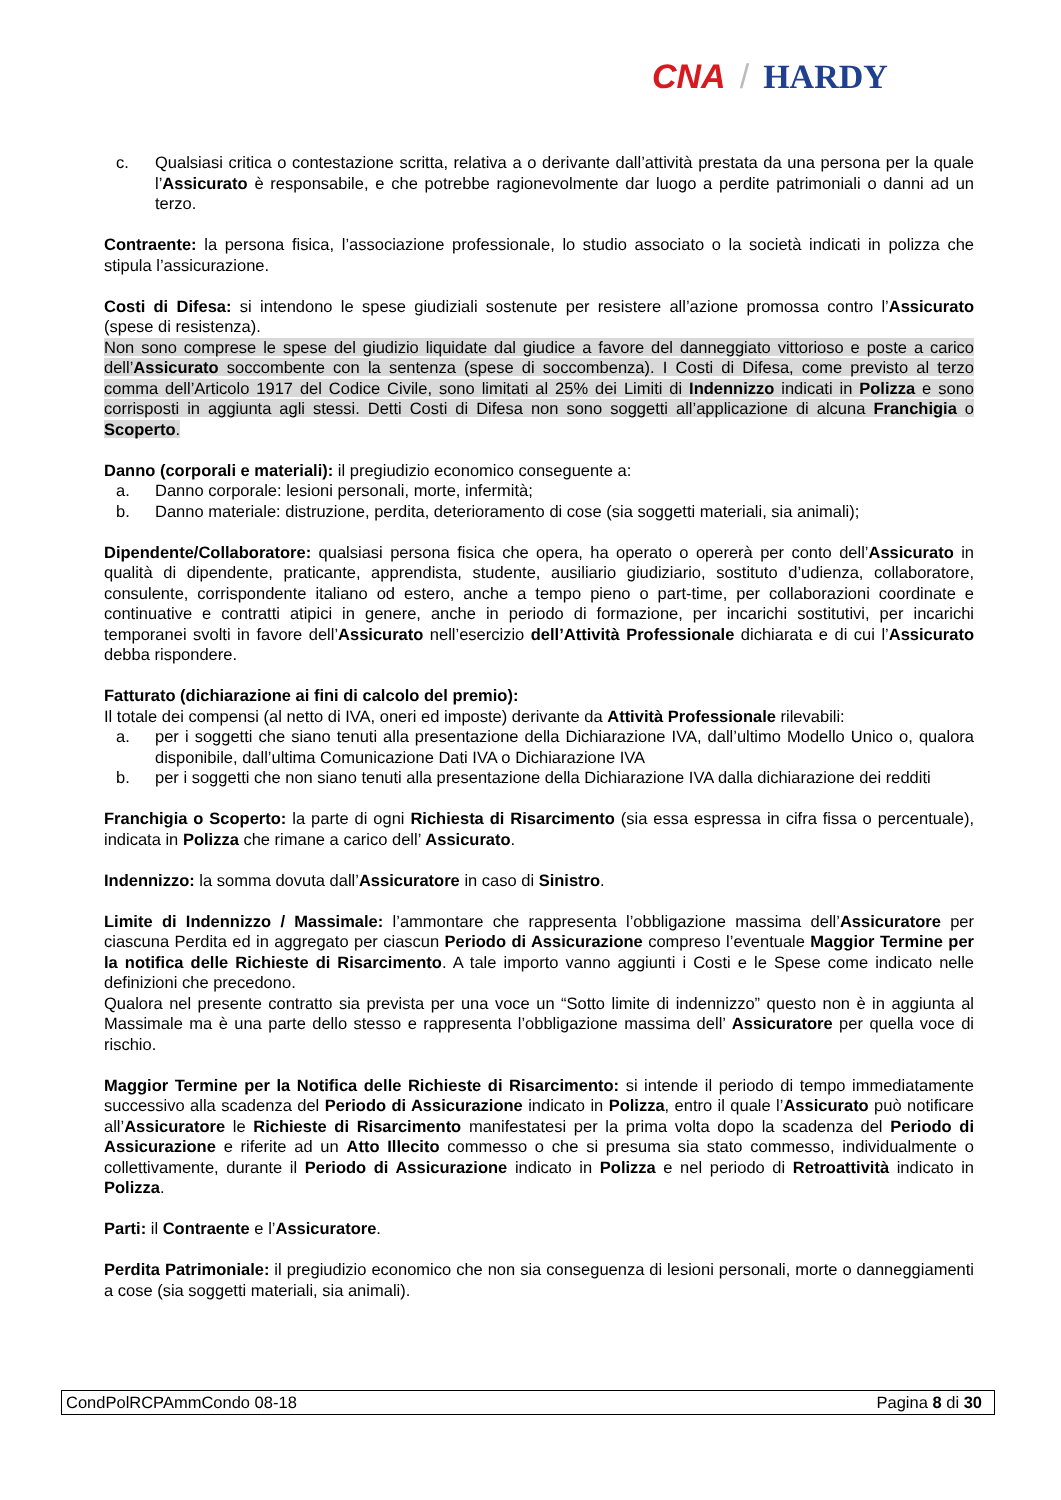CNA / HARDY
c. Qualsiasi critica o contestazione scritta, relativa a o derivante dall’attività prestata da una persona per la quale l’Assicurato è responsabile, e che potrebbe ragionevolmente dar luogo a perdite patrimoniali o danni ad un terzo.
Contraente: la persona fisica, l’associazione professionale, lo studio associato o la società indicati in polizza che stipula l’assicurazione.
Costi di Difesa: si intendono le spese giudiziali sostenute per resistere all’azione promossa contro l’Assicurato (spese di resistenza).
Non sono comprese le spese del giudizio liquidate dal giudice a favore del danneggiato vittorioso e poste a carico dell’Assicurato soccombente con la sentenza (spese di soccombenza). I Costi di Difesa, come previsto al terzo comma dell’Articolo 1917 del Codice Civile, sono limitati al 25% dei Limiti di Indennizzo indicati in Polizza e sono corrisposti in aggiunta agli stessi. Detti Costi di Difesa non sono soggetti all’applicazione di alcuna Franchigia o Scoperto.
Danno (corporali e materiali): il pregiudizio economico conseguente a:
a. Danno corporale: lesioni personali, morte, infermità;
b. Danno materiale: distruzione, perdita, deterioramento di cose (sia soggetti materiali, sia animali);
Dipendente/Collaboratore: qualsiasi persona fisica che opera, ha operato o opererà per conto dell’Assicurato in qualità di dipendente, praticante, apprendista, studente, ausiliario giudiziario, sostituto d’udienza, collaboratore, consulente, corrispondente italiano od estero, anche a tempo pieno o part-time, per collaborazioni coordinate e continuative e contratti atipici in genere, anche in periodo di formazione, per incarichi sostitutivi, per incarichi temporanei svolti in favore dell’Assicurato nell’esercizio dell’Attività Professionale dichiarata e di cui l’Assicurato debba rispondere.
Fatturato (dichiarazione ai fini di calcolo del premio):
Il totale dei compensi (al netto di IVA, oneri ed imposte) derivante da Attività Professionale rilevabili:
a. per i soggetti che siano tenuti alla presentazione della Dichiarazione IVA, dall’ultimo Modello Unico o, qualora disponibile, dall’ultima Comunicazione Dati IVA o Dichiarazione IVA
b. per i soggetti che non siano tenuti alla presentazione della Dichiarazione IVA dalla dichiarazione dei redditi
Franchigia o Scoperto: la parte di ogni Richiesta di Risarcimento (sia essa espressa in cifra fissa o percentuale), indicata in Polizza che rimane a carico dell’ Assicurato.
Indennizzo: la somma dovuta dall’Assicuratore in caso di Sinistro.
Limite di Indennizzo / Massimale: l’ammontare che rappresenta l’obbligazione massima dell’Assicuratore per ciascuna Perdita ed in aggregato per ciascun Periodo di Assicurazione compreso l’eventuale Maggior Termine per la notifica delle Richieste di Risarcimento. A tale importo vanno aggiunti i Costi e le Spese come indicato nelle definizioni che precedono.
Qualora nel presente contratto sia prevista per una voce un “Sotto limite di indennizzo” questo non è in aggiunta al Massimale ma è una parte dello stesso e rappresenta l’obbligazione massima dell’ Assicuratore per quella voce di rischio.
Maggior Termine per la Notifica delle Richieste di Risarcimento: si intende il periodo di tempo immediatamente successivo alla scadenza del Periodo di Assicurazione indicato in Polizza, entro il quale l’Assicurato può notificare all’Assicuratore le Richieste di Risarcimento manifestatesi per la prima volta dopo la scadenza del Periodo di Assicurazione e riferite ad un Atto Illecito commesso o che si presuma sia stato commesso, individualmente o collettivamente, durante il Periodo di Assicurazione indicato in Polizza e nel periodo di Retroattività indicato in Polizza.
Parti: il Contraente e l’Assicuratore.
Perdita Patrimoniale: il pregiudizio economico che non sia conseguenza di lesioni personali, morte o danneggiamenti a cose (sia soggetti materiali, sia animali).
CondPolRCPAmmCondo 08-18 Pagina 8 di 30